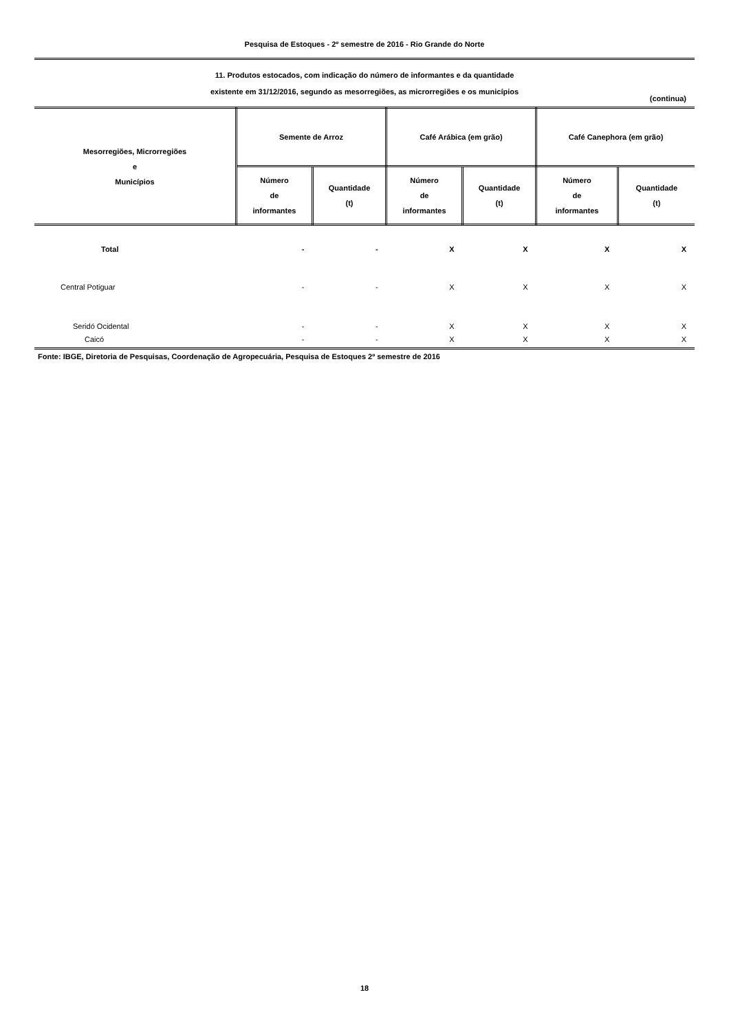Pesquisa de Estoques - 2º semestre de 2016 - Rio Grande do Norte
11. Produtos estocados, com indicação do número de informantes e da quantidade
existente em 31/12/2016, segundo as mesorregiões, as microrregiões e os municípios
(continua)
| Mesorregiões, Microrregiões e Municípios | Semente de Arroz | | Café Arábica (em grão) | | Café Canephora (em grão) | |
| --- | --- | --- | --- | --- | --- | --- |
| | Número de informantes | Quantidade (t) | Número de informantes | Quantidade (t) | Número de informantes | Quantidade (t) |
| Total | - | - | X | X | X | X |
| Central Potiguar | - | - | X | X | X | X |
| Seridó Ocidental | - | - | X | X | X | X |
| Caicó | - | - | X | X | X | X |
Fonte: IBGE, Diretoria de Pesquisas, Coordenação de Agropecuária, Pesquisa de Estoques 2º semestre de 2016
18